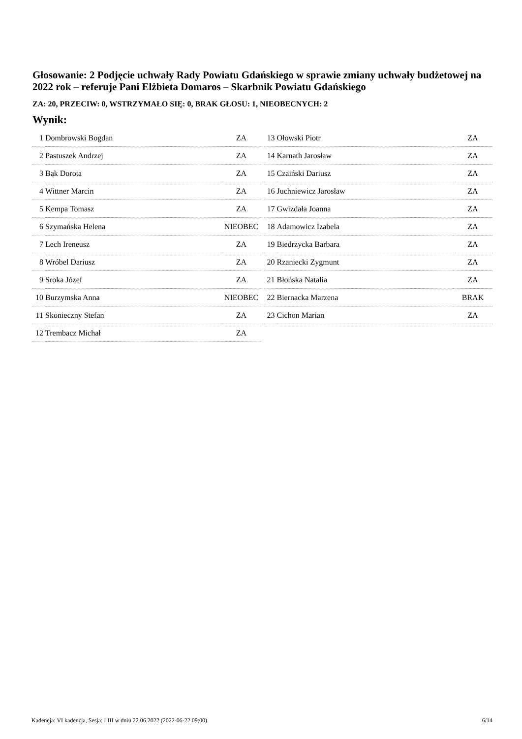Głosowanie: 2 Podjęcie uchwały Rady Powiatu Gdańskiego w sprawie zmiany uchwały budżetowej na 2022 rok – referuje Pani Elżbieta Domaros – Skarbnik Powiatu Gdańskiego
ZA: 20, PRZECIW: 0, WSTRZYMAŁO SIĘ: 0, BRAK GŁOSU: 1, NIEOBECNYCH: 2
Wynik:
| 1 | Dombrowski Bogdan | ZA |
| 2 | Pastuszek Andrzej | ZA |
| 3 | Bąk Dorota | ZA |
| 4 | Wittner Marcin | ZA |
| 5 | Kempa Tomasz | ZA |
| 6 | Szymańska Helena | NIEOBEC |
| 7 | Lech Ireneusz | ZA |
| 8 | Wróbel Dariusz | ZA |
| 9 | Sroka Józef | ZA |
| 10 | Burzymska Anna | NIEOBEC |
| 11 | Skonieczny Stefan | ZA |
| 12 | Trembacz Michał | ZA |
| 13 | Ołowski Piotr | ZA |
| 14 | Karnath Jarosław | ZA |
| 15 | Czaiński Dariusz | ZA |
| 16 | Juchniewicz Jarosław | ZA |
| 17 | Gwizdała Joanna | ZA |
| 18 | Adamowicz Izabela | ZA |
| 19 | Biedrzycka Barbara | ZA |
| 20 | Rzaniecki Zygmunt | ZA |
| 21 | Błońska Natalia | ZA |
| 22 | Biernacka Marzena | BRAK |
| 23 | Cichon Marian | ZA |
Kadencja: VI kadencja, Sesja: LIII w dniu 22.06.2022 (2022-06-22 09:00) 6/14